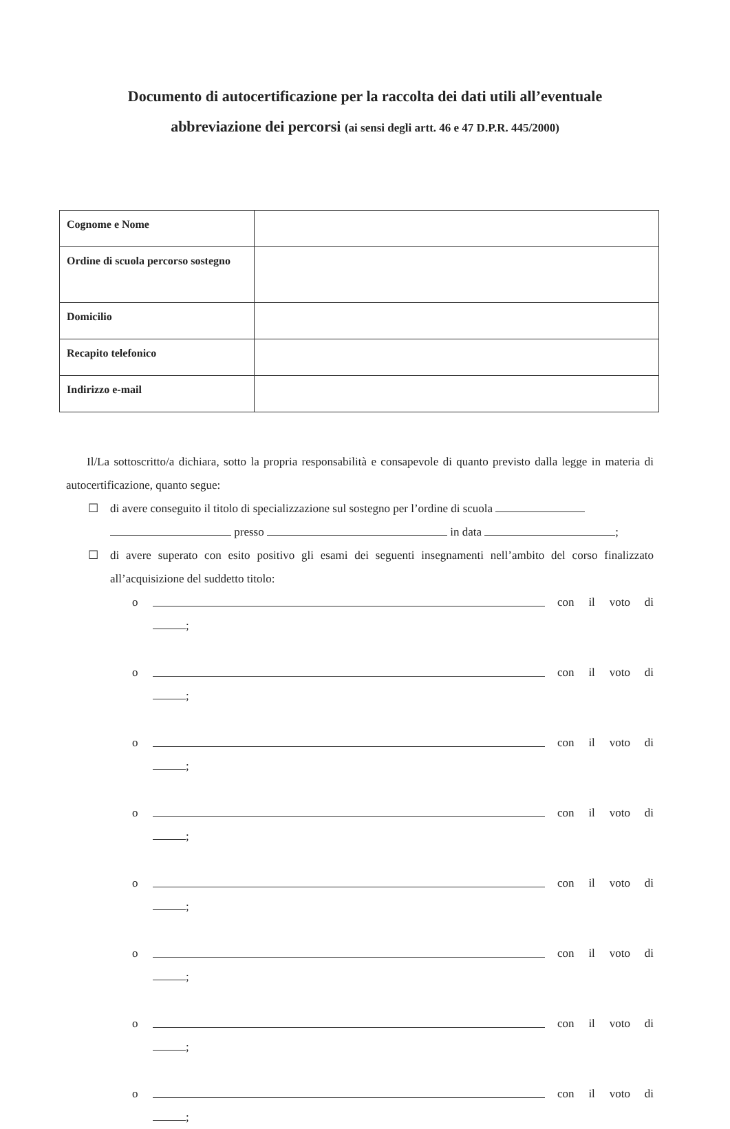Documento di autocertificazione per la raccolta dei dati utili all’eventuale
abbreviazione dei percorsi (ai sensi degli artt. 46 e 47 D.P.R. 445/2000)
| Cognome e Nome | |
| Ordine di scuola percorso sostegno | |
| Domicilio | |
| Recapito telefonico | |
| Indirizzo e-mail | |
Il/La sottoscritto/a dichiara, sotto la propria responsabilità e consapevole di quanto previsto dalla legge in materia di autocertificazione, quanto segue:
☐ di avere conseguito il titolo di specializzazione sul sostegno per l’ordine di scuola
presso in data ;
☐ di avere superato con esito positivo gli esami dei seguenti insegnamenti nell’ambito del corso finalizzato all’acquisizione del suddetto titolo:
o con il voto di
;
o con il voto di
;
o con il voto di
;
o con il voto di
;
o con il voto di
;
o con il voto di
;
o con il voto di
;
o con il voto di
;